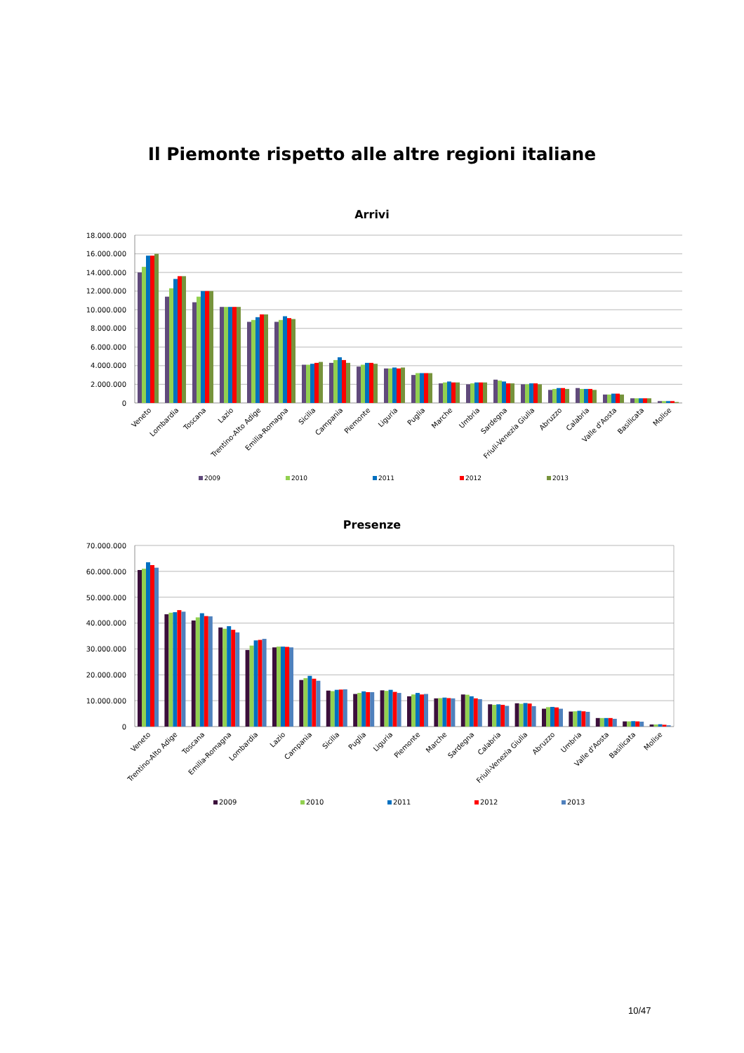Il Piemonte rispetto alle altre regioni italiane
Arrivi
18.000.000
16.000.000
14.000.000
12.000.000
10.000.000
8.000.000
6.000.000
4.000.000
2.000.000
0
Veneto
Lombardia
Toscana
Lazio
Trentino-Alto Adige
Emilia-Romagna
Sicilia
Campania
Piemonte
Liguria
Puglia
Marche
Umbria
Sardegna
Friuli-Venezia Giulia
Abruzzo
Calabria
Valle d'Aosta
Basilicata
Molise
2009 2010 2011 2012 2013
Presenze
70.000.000
60.000.000
50.000.000
40.000.000
30.000.000
20.000.000
10.000.000
0
Veneto
Trentino-Alto Adige
Toscana
Emilia-Romagna
Lombardia
Lazio
Campania
Sicilia
Puglia
Liguria
Piemonte
Marche
Sardegna
Calabria
Friuli-Venezia Giulia
Abruzzo
Umbria
Valle d'Aosta
Basilicata
Molise
2009 2010 2011 2012 2013
10/47